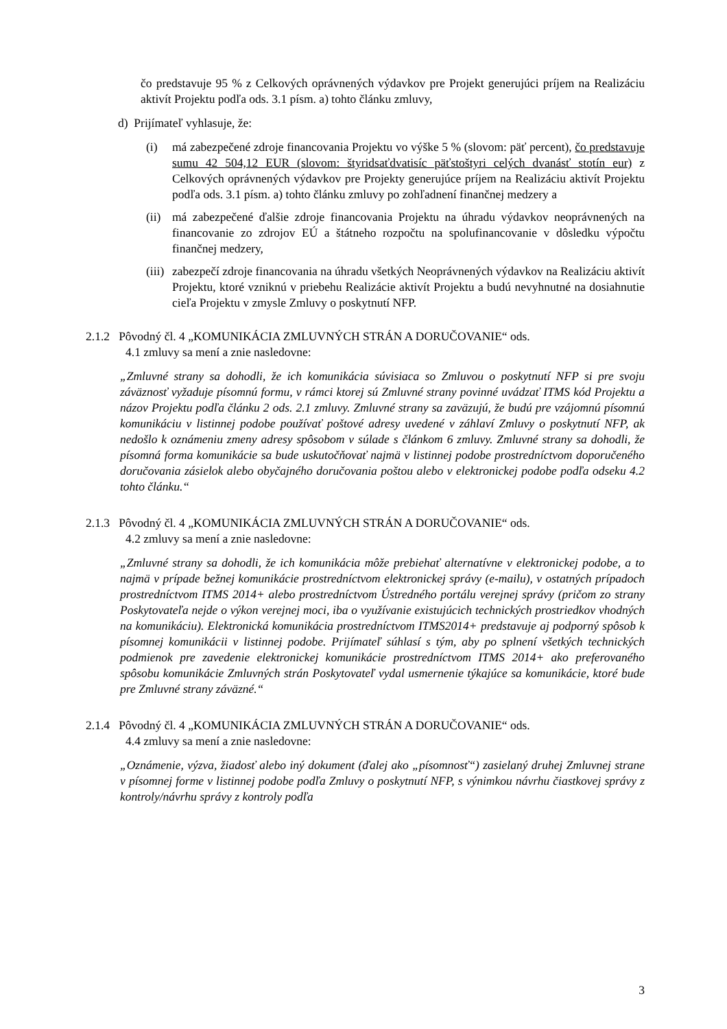čo predstavuje 95 % z Celkových oprávnených výdavkov pre Projekt generujúci príjem na Realizáciu aktivít Projektu podľa ods. 3.1 písm. a) tohto článku zmluvy,
d) Prijímateľ vyhlasuje, že:
(i) má zabezpečené zdroje financovania Projektu vo výške 5 % (slovom: päť percent), čo predstavuje sumu 42 504,12 EUR (slovom: štyridsaťdvatisíc päťstoštyri celých dvanásť stotín eur) z Celkových oprávnených výdavkov pre Projekty generujúce príjem na Realizáciu aktivít Projektu podľa ods. 3.1 písm. a) tohto článku zmluvy po zohľadnení finančnej medzery a
(ii)
má zabezpečené ďalšie zdroje financovania Projektu na úhradu výdavkov neoprávnených na financovanie zo zdrojov EÚ a štátneho rozpočtu na spolufinancovanie v dôsledku výpočtu finančnej medzery,
(iii)
zabezpečí zdroje financovania na úhradu všetkých Neoprávnených výdavkov na Realizáciu aktivít Projektu, ktoré vzniknú v priebehu Realizácie aktivít Projektu a budú nevyhnutné na dosiahnutie cieľa Projektu v zmysle Zmluvy o poskytnutí NFP.
2.1.2 Pôvodný čl. 4 „KOMUNIKÁCIA ZMLUVNÝCH STRÁN A DORUČOVANIE“ ods.
4.1 zmluvy sa mení a znie nasledovne:
„Zmluvné strany sa dohodli, že ich komunikácia súvisiaca so Zmluvou o poskytnutí NFP si pre svoju záväznosť vyžaduje písomnú formu, v rámci ktorej sú Zmluvné strany povinné uvádzať ITMS kód Projektu a názov Projektu podľa článku 2 ods. 2.1 zmluvy. Zmluvné strany sa zaväzujú, že budú pre vzájomnú písomnú komunikáciu v listinnej podobe používať poštové adresy uvedené v záhlaví Zmluvy o poskytnutí NFP, ak nedošlo k oznámeniu zmeny adresy spôsobom v súlade s článkom 6 zmluvy. Zmluvné strany sa dohodli, že písomná forma komunikácie sa bude uskutočňovať najmä v listinnej podobe prostredníctvom doporučeného doručovania zásielok alebo obyčajného doručovania poštou alebo v elektronickej podobe podľa odseku 4.2 tohto článku.“
2.1.3 Pôvodný čl. 4 „KOMUNIKÁCIA ZMLUVNÝCH STRÁN A DORUČOVANIE“ ods.
4.2 zmluvy sa mení a znie nasledovne:
„Zmluvné strany sa dohodli, že ich komunikácia môže prebiehať alternatívne v elektronickej podobe, a to najmä v prípade bežnej komunikácie prostredníctvom elektronickej správy (e-mailu), v ostatných prípadoch prostredníctvom ITMS 2014+ alebo prostredníctvom Ústredného portálu verejnej správy (pričom zo strany Poskytovateľa nejde o výkon verejnej moci, iba o využívanie existujúcich technických prostriedkov vhodných na komunikáciu). Elektronická komunikácia prostredníctvom ITMS2014+ predstavuje aj podporný spôsob k písomnej komunikácii v listinnej podobe. Prijímateľ súhlasí s tým, aby po splnení všetkých technických podmienok pre zavedenie elektronickej komunikácie prostredníctvom ITMS 2014+ ako preferovaného spôsobu komunikácie Zmluvných strán Poskytovateľ vydal usmernenie týkajúce sa komunikácie, ktoré bude pre Zmluvné strany záväzné.“
2.1.4 Pôvodný čl. 4 „KOMUNIKÁCIA ZMLUVNÝCH STRÁN A DORUČOVANIE“ ods.
4.4 zmluvy sa mení a znie nasledovne:
„Oznámenie, výzva, žiadosť alebo iný dokument (ďalej ako „písomnosť“) zasielaný druhej Zmluvnej strane v písomnej forme v listinnej podobe podľa Zmluvy o poskytnutí NFP, s výnimkou návrhu čiastkovej správy z kontroly/návrhu správy z kontroly podľa
3